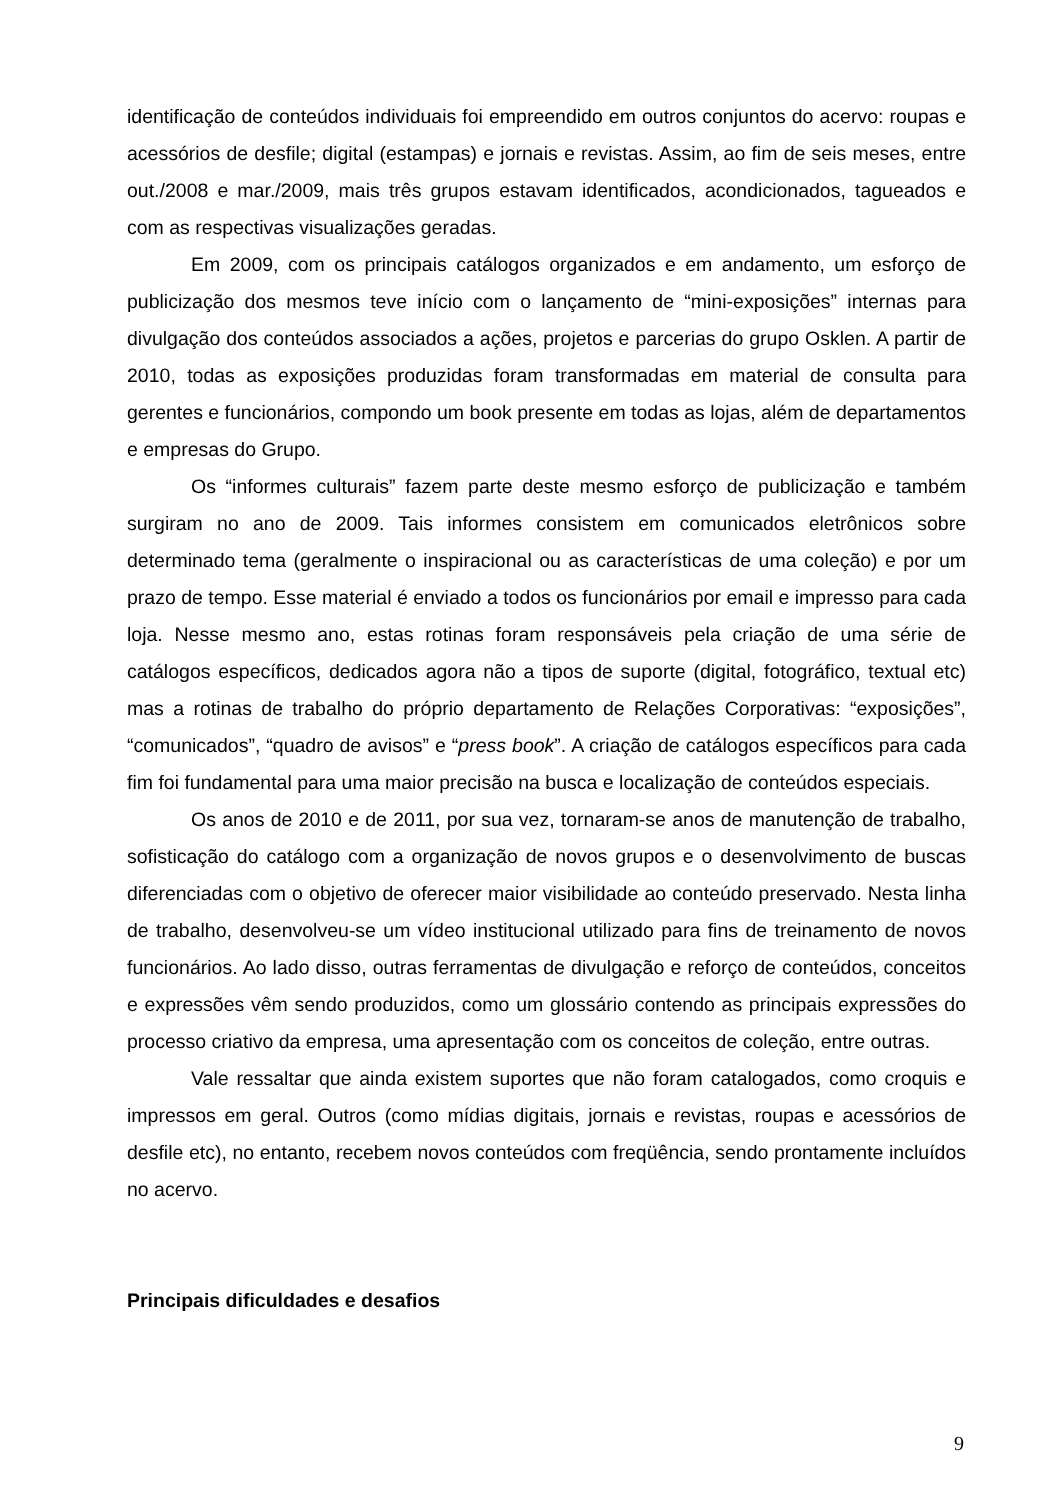identificação de conteúdos individuais foi empreendido em outros conjuntos do acervo: roupas e acessórios de desfile; digital (estampas) e jornais e revistas. Assim, ao fim de seis meses, entre out./2008 e mar./2009, mais três grupos estavam identificados, acondicionados, tagueados e com as respectivas visualizações geradas.
Em 2009, com os principais catálogos organizados e em andamento, um esforço de publicização dos mesmos teve início com o lançamento de “mini-exposições” internas para divulgação dos conteúdos associados a ações, projetos e parcerias do grupo Osklen. A partir de 2010, todas as exposições produzidas foram transformadas em material de consulta para gerentes e funcionários, compondo um book presente em todas as lojas, além de departamentos e empresas do Grupo.
Os “informes culturais” fazem parte deste mesmo esforço de publicização e também surgiram no ano de 2009. Tais informes consistem em comunicados eletrônicos sobre determinado tema (geralmente o inspiracional ou as características de uma coleção) e por um prazo de tempo. Esse material é enviado a todos os funcionários por email e impresso para cada loja. Nesse mesmo ano, estas rotinas foram responsáveis pela criação de uma série de catálogos específicos, dedicados agora não a tipos de suporte (digital, fotográfico, textual etc) mas a rotinas de trabalho do próprio departamento de Relações Corporativas: “exposições”, “comunicados”, “quadro de avisos” e “press book”. A criação de catálogos específicos para cada fim foi fundamental para uma maior precisão na busca e localização de conteúdos especiais.
Os anos de 2010 e de 2011, por sua vez, tornaram-se anos de manutenção de trabalho, sofisticação do catálogo com a organização de novos grupos e o desenvolvimento de buscas diferenciadas com o objetivo de oferecer maior visibilidade ao conteúdo preservado. Nesta linha de trabalho, desenvolveu-se um vídeo institucional utilizado para fins de treinamento de novos funcionários. Ao lado disso, outras ferramentas de divulgação e reforço de conteúdos, conceitos e expressões vêm sendo produzidos, como um glossário contendo as principais expressões do processo criativo da empresa, uma apresentação com os conceitos de coleção, entre outras.
Vale ressaltar que ainda existem suportes que não foram catalogados, como croquis e impressos em geral. Outros (como mídias digitais, jornais e revistas, roupas e acessórios de desfile etc), no entanto, recebem novos conteúdos com freqüência, sendo prontamente incluídos no acervo.
Principais dificuldades e desafios
9